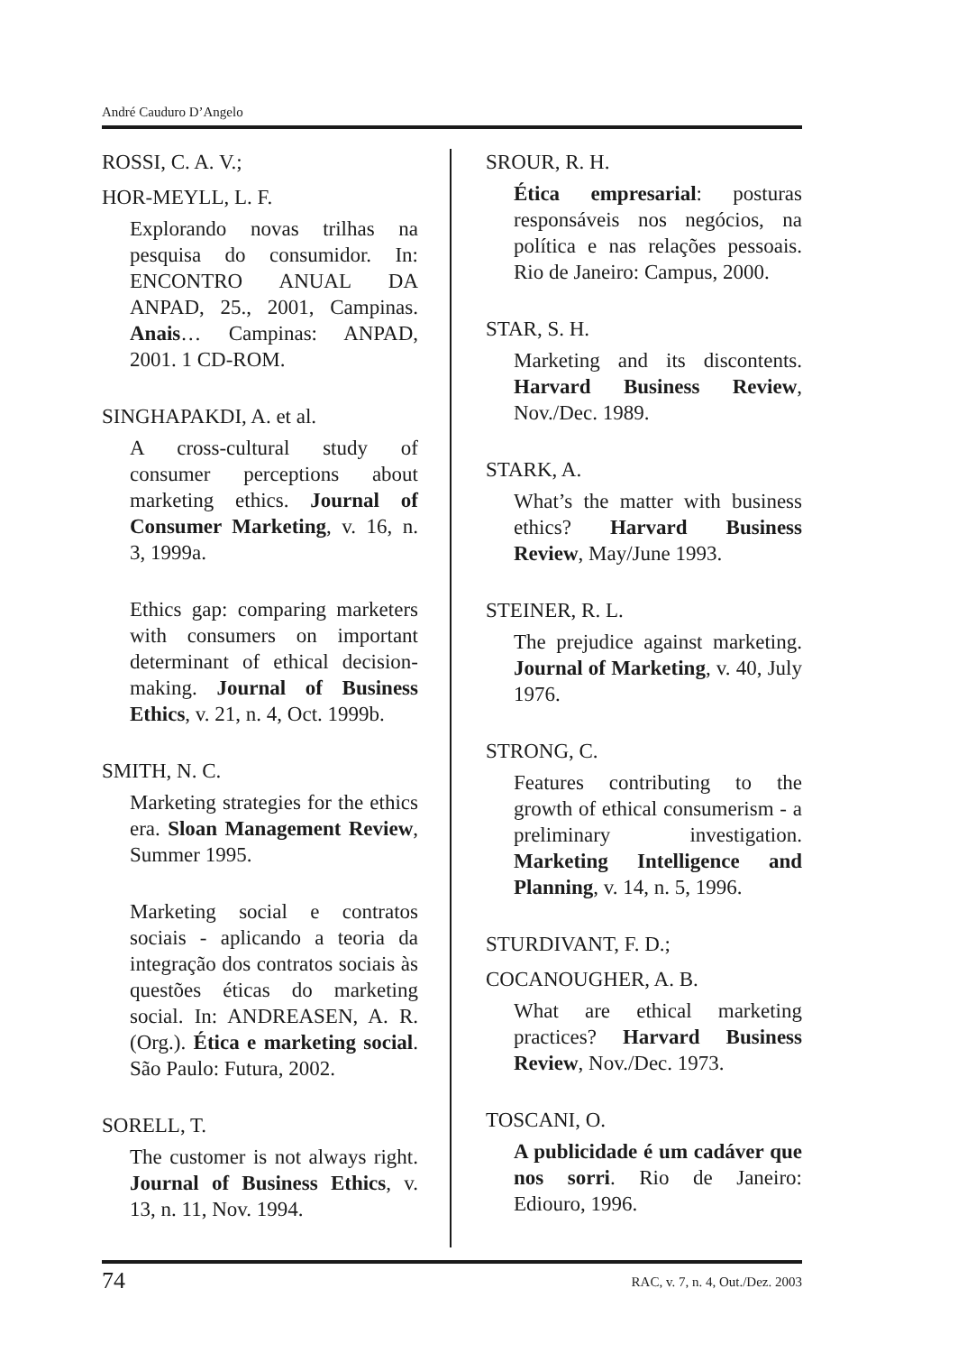André Cauduro D’Angelo
ROSSI, C. A. V.;
HOR-MEYLL, L. F.
Explorando novas trilhas na pesquisa do consumidor. In: ENCONTRO ANUAL DA ANPAD, 25., 2001, Campinas. Anais… Campinas: ANPAD, 2001. 1 CD-ROM.
SINGHAPAKDI, A. et al.
A cross-cultural study of consumer perceptions about marketing ethics. Journal of Consumer Marketing, v. 16, n. 3, 1999a.
Ethics gap: comparing marketers with consumers on important determinant of ethical decision-making. Journal of Business Ethics, v. 21, n. 4, Oct. 1999b.
SMITH, N. C.
Marketing strategies for the ethics era. Sloan Management Review, Summer 1995.
Marketing social e contratos sociais - aplicando a teoria da integração dos contratos sociais às questões éticas do marketing social. In: ANDREASEN, A. R. (Org.). Ética e marketing social. São Paulo: Futura, 2002.
SORELL, T.
The customer is not always right. Journal of Business Ethics, v. 13, n. 11, Nov. 1994.
SROUR, R. H.
Ética empresarial: posturas responsáveis nos negócios, na política e nas relações pessoais. Rio de Janeiro: Campus, 2000.
STAR, S. H.
Marketing and its discontents. Harvard Business Review, Nov./Dec. 1989.
STARK, A.
What’s the matter with business ethics? Harvard Business Review, May/June 1993.
STEINER, R. L.
The prejudice against marketing. Journal of Marketing, v. 40, July 1976.
STRONG, C.
Features contributing to the growth of ethical consumerism - a preliminary investigation. Marketing Intelligence and Planning, v. 14, n. 5, 1996.
STURDIVANT, F. D.;
COCANOUGHER, A. B.
What are ethical marketing practices? Harvard Business Review, Nov./Dec. 1973.
TOSCANI, O.
A publicidade é um cadáver que nos sorri. Rio de Janeiro: Ediouro, 1996.
74 RAC, v. 7, n. 4, Out./Dez. 2003